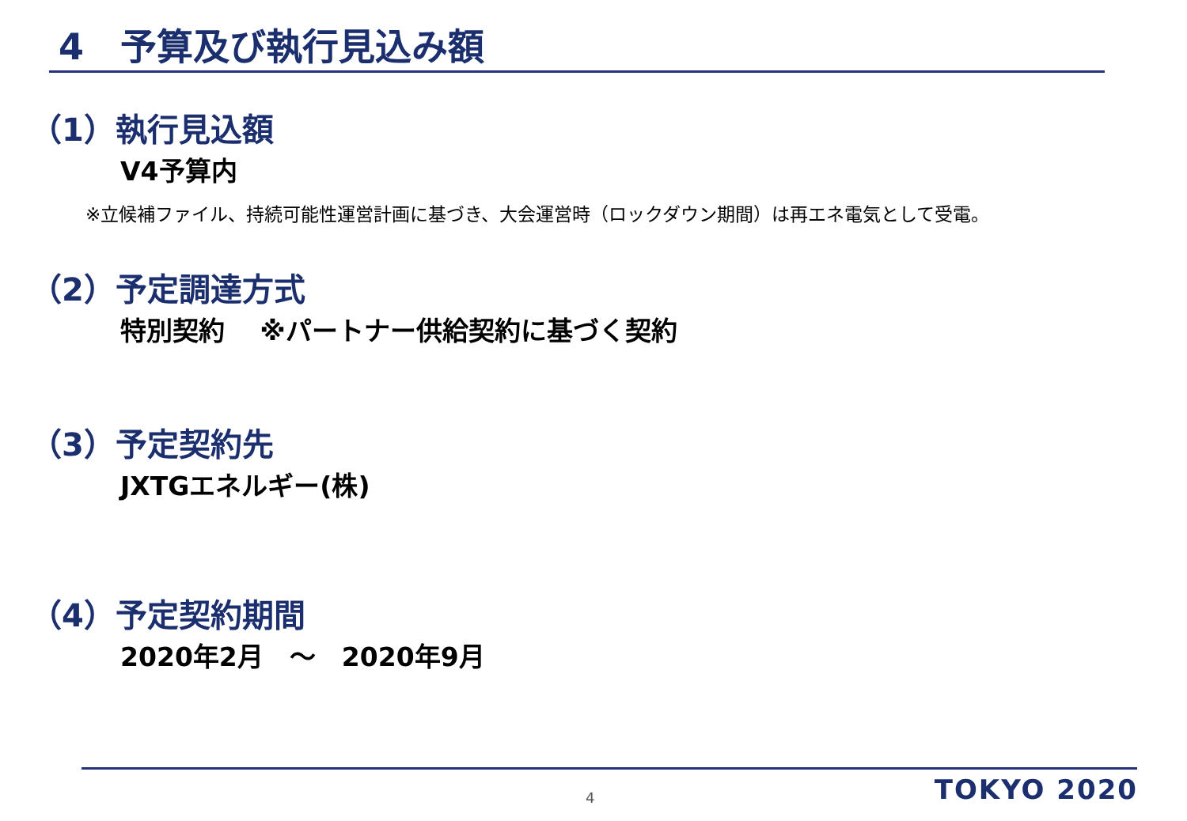4　予算及び執行見込み額
（1）執行見込額
V4予算内
※立候補ファイル、持続可能性運営計画に基づき、大会運営時（ロックダウン期間）は再エネ電気として受電。
（2）予定調達方式
特別契約　 ※パートナー供給契約に基づく契約
（3）予定契約先
JXTGエネルギー(株)
（4）予定契約期間
2020年2月　～　2020年9月
4 TOKYO 2020